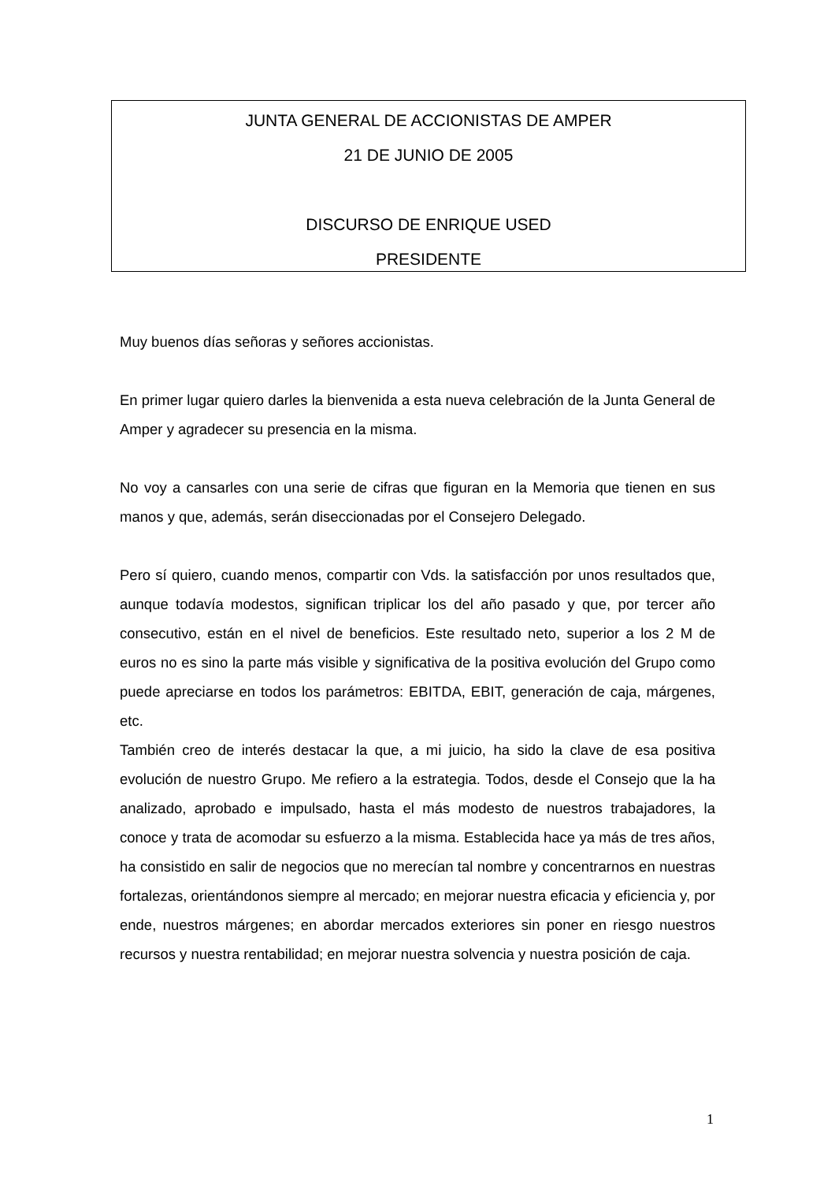JUNTA GENERAL DE ACCIONISTAS DE AMPER
21 DE JUNIO DE 2005
DISCURSO DE ENRIQUE USED
PRESIDENTE
Muy buenos días señoras y señores accionistas.
En primer lugar quiero darles la bienvenida a esta nueva celebración de la Junta General de Amper y agradecer su presencia en la misma.
No voy a cansarles con una serie de cifras que figuran en la Memoria que tienen en sus manos y que, además, serán diseccionadas por el Consejero Delegado.
Pero sí quiero, cuando menos, compartir con Vds. la satisfacción por unos resultados que, aunque todavía modestos, significan triplicar los del año pasado y que, por tercer año consecutivo, están en el nivel de beneficios. Este resultado neto, superior a los 2 M de euros no es sino la parte más visible y significativa de la positiva evolución del Grupo como puede apreciarse en todos los parámetros: EBITDA, EBIT, generación de caja, márgenes, etc.
También creo de interés destacar la que, a mi juicio, ha sido la clave de esa positiva evolución de nuestro Grupo. Me refiero a la estrategia. Todos, desde el Consejo que la ha analizado, aprobado e impulsado, hasta el más modesto de nuestros trabajadores, la conoce y trata de acomodar su esfuerzo a la misma. Establecida hace ya más de tres años, ha consistido en salir de negocios que no merecían tal nombre y concentrarnos en nuestras fortalezas, orientándonos siempre al mercado; en mejorar nuestra eficacia y eficiencia y, por ende, nuestros márgenes; en abordar mercados exteriores sin poner en riesgo nuestros recursos y nuestra rentabilidad; en mejorar nuestra solvencia y nuestra posición de caja.
1